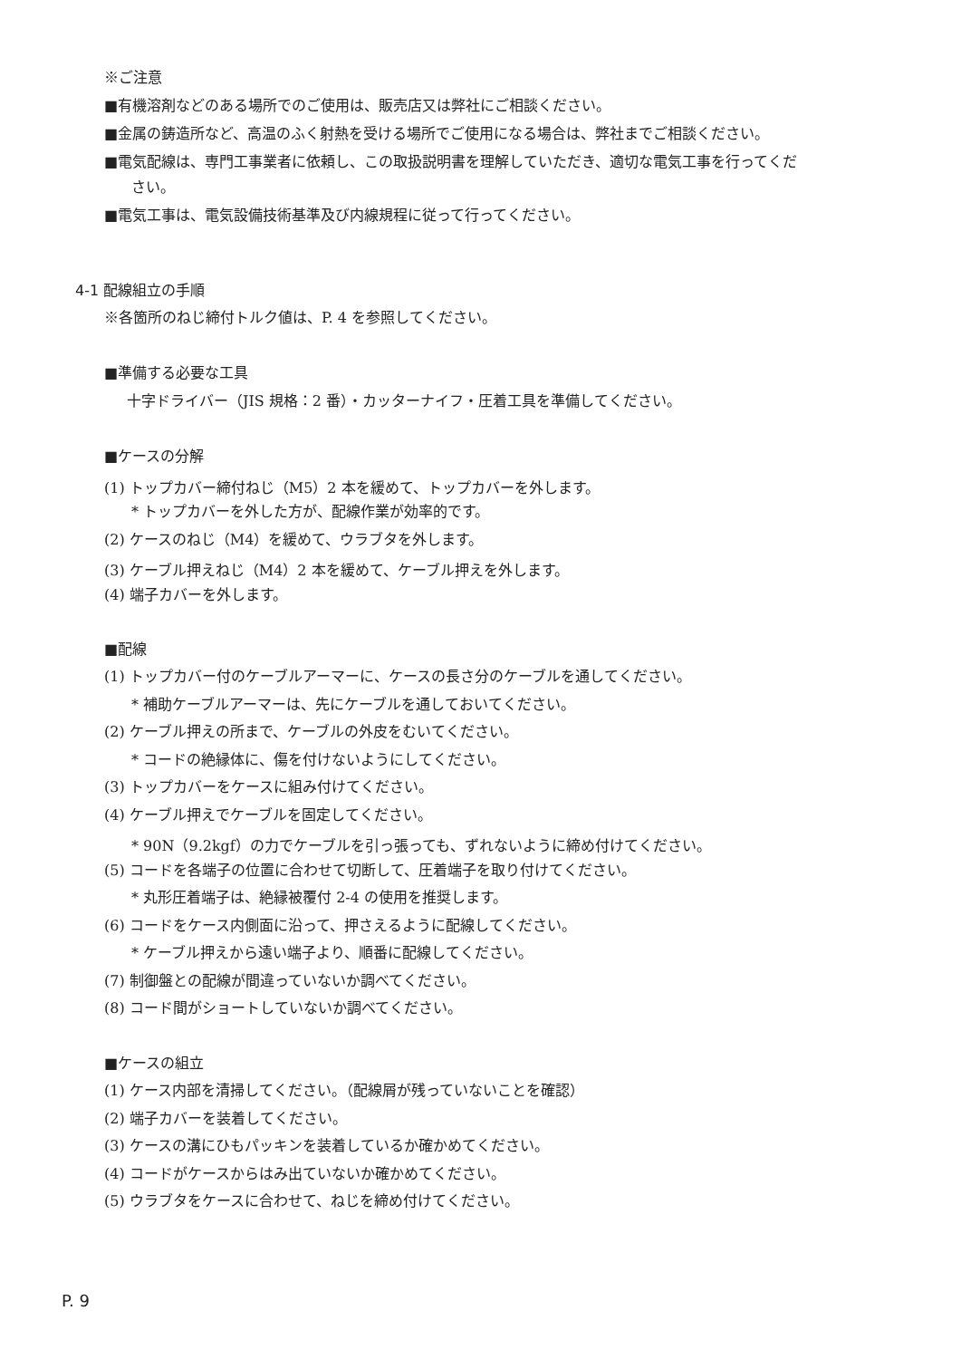※ご注意
■有機溶剤などのある場所でのご使用は、販売店又は弊社にご相談ください。
■金属の鋳造所など、高温のふく射熱を受ける場所でご使用になる場合は、弊社までご相談ください。
■電気配線は、専門工事業者に依頼し、この取扱説明書を理解していただき、適切な電気工事を行ってくだ
さい。
■電気工事は、電気設備技術基準及び内線規程に従って行ってください。
4-1 配線組立の手順
※各箇所のねじ締付トルク値は、P. 4 を参照してください。
■準備する必要な工具
十字ドライバー（JIS 規格：2 番）・カッターナイフ・圧着工具を準備してください。
■ケースの分解
(1) トップカバー締付ねじ（M5）2 本を緩めて、トップカバーを外します。
* トップカバーを外した方が、配線作業が効率的です。
(2) ケースのねじ（M4）を緩めて、ウラブタを外します。
(3) ケーブル押えねじ（M4）2 本を緩めて、ケーブル押えを外します。
(4) 端子カバーを外します。
■配線
(1) トップカバー付のケーブルアーマーに、ケースの長さ分のケーブルを通してください。
* 補助ケーブルアーマーは、先にケーブルを通しておいてください。
(2) ケーブル押えの所まで、ケーブルの外皮をむいてください。
* コードの絶縁体に、傷を付けないようにしてください。
(3) トップカバーをケースに組み付けてください。
(4) ケーブル押えでケーブルを固定してください。
* 90N（9.2kgf）の力でケーブルを引っ張っても、ずれないように締め付けてください。
(5) コードを各端子の位置に合わせて切断して、圧着端子を取り付けてください。
* 丸形圧着端子は、絶縁被覆付 2-4 の使用を推奨します。
(6) コードをケース内側面に沿って、押さえるように配線してください。
* ケーブル押えから遠い端子より、順番に配線してください。
(7) 制御盤との配線が間違っていないか調べてください。
(8) コード間がショートしていないか調べてください。
■ケースの組立
(1) ケース内部を清掃してください。（配線屑が残っていないことを確認）
(2) 端子カバーを装着してください。
(3) ケースの溝にひもパッキンを装着しているか確かめてください。
(4) コードがケースからはみ出ていないか確かめてください。
(5) ウラブタをケースに合わせて、ねじを締め付けてください。
P. 9